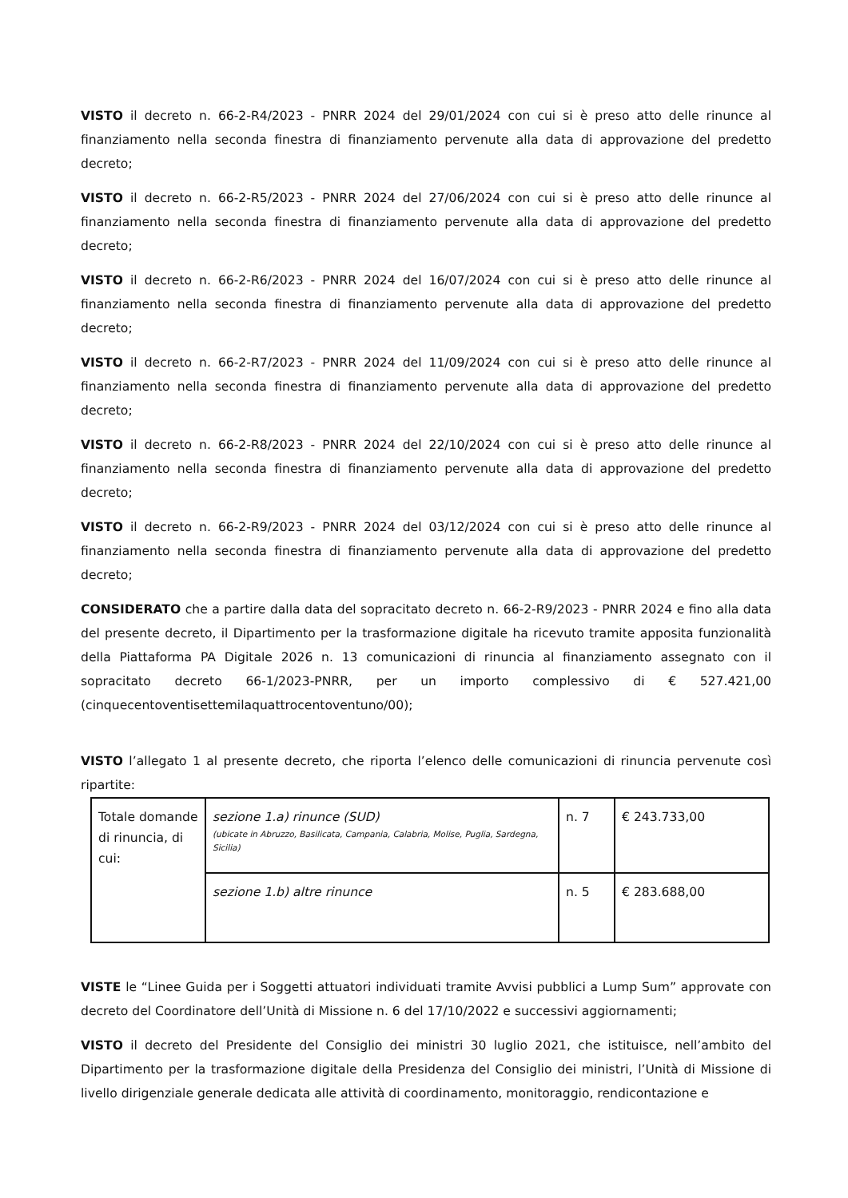VISTO il decreto n. 66-2-R4/2023 - PNRR 2024 del 29/01/2024 con cui si è preso atto delle rinunce al finanziamento nella seconda finestra di finanziamento pervenute alla data di approvazione del predetto decreto;
VISTO il decreto n. 66-2-R5/2023 - PNRR 2024 del 27/06/2024 con cui si è preso atto delle rinunce al finanziamento nella seconda finestra di finanziamento pervenute alla data di approvazione del predetto decreto;
VISTO il decreto n. 66-2-R6/2023 - PNRR 2024 del 16/07/2024 con cui si è preso atto delle rinunce al finanziamento nella seconda finestra di finanziamento pervenute alla data di approvazione del predetto decreto;
VISTO il decreto n. 66-2-R7/2023 - PNRR 2024 del 11/09/2024 con cui si è preso atto delle rinunce al finanziamento nella seconda finestra di finanziamento pervenute alla data di approvazione del predetto decreto;
VISTO il decreto n. 66-2-R8/2023 - PNRR 2024 del 22/10/2024 con cui si è preso atto delle rinunce al finanziamento nella seconda finestra di finanziamento pervenute alla data di approvazione del predetto decreto;
VISTO il decreto n. 66-2-R9/2023 - PNRR 2024 del 03/12/2024 con cui si è preso atto delle rinunce al finanziamento nella seconda finestra di finanziamento pervenute alla data di approvazione del predetto decreto;
CONSIDERATO che a partire dalla data del sopracitato decreto n. 66-2-R9/2023 - PNRR 2024 e fino alla data del presente decreto, il Dipartimento per la trasformazione digitale ha ricevuto tramite apposita funzionalità della Piattaforma PA Digitale 2026 n. 13 comunicazioni di rinuncia al finanziamento assegnato con il sopracitato decreto 66-1/2023-PNRR, per un importo complessivo di € 527.421,00 (cinquecentoventisettemilaquattrocentoventuno/00);
VISTO l’allegato 1 al presente decreto, che riporta l’elenco delle comunicazioni di rinuncia pervenute così ripartite:
| Totale domande di rinuncia, di cui: | sezione 1.a) rinunce (SUD) (ubicate in Abruzzo, Basilicata, Campania, Calabria, Molise, Puglia, Sardegna, Sicilia) | n. 7 | € 243.733,00 |
| | sezione 1.b) altre rinunce | n. 5 | € 283.688,00 |
VISTE le “Linee Guida per i Soggetti attuatori individuati tramite Avvisi pubblici a Lump Sum” approvate con decreto del Coordinatore dell’Unità di Missione n. 6 del 17/10/2022 e successivi aggiornamenti;
VISTO il decreto del Presidente del Consiglio dei ministri 30 luglio 2021, che istituisce, nell’ambito del Dipartimento per la trasformazione digitale della Presidenza del Consiglio dei ministri, l’Unità di Missione di livello dirigenziale generale dedicata alle attività di coordinamento, monitoraggio, rendicontazione e